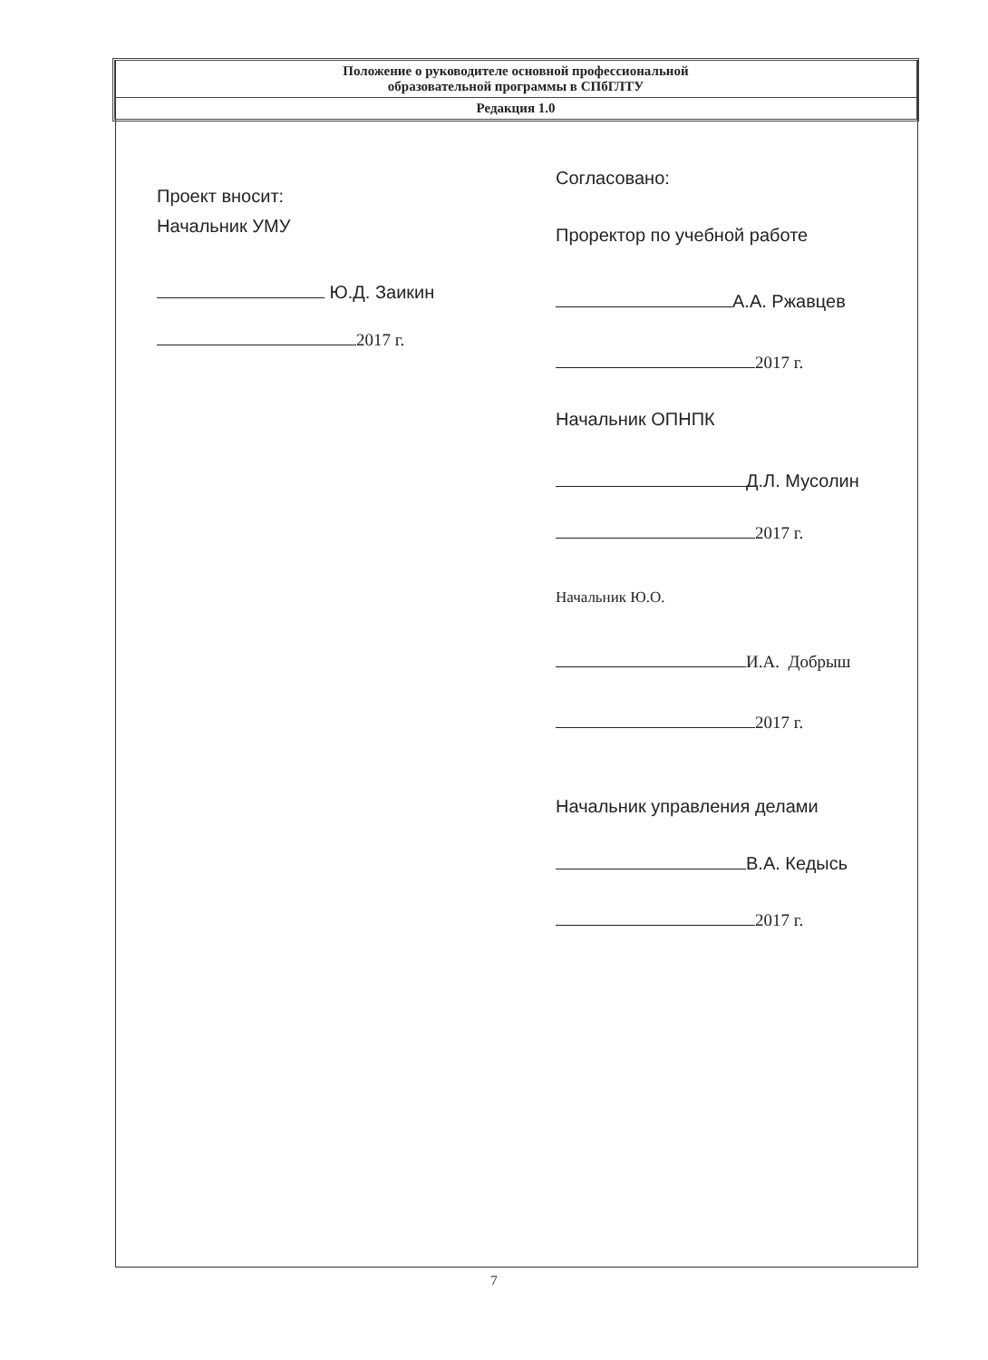Положение о руководителе основной профессиональной
образовательной программы в СПбГЛТУ
Редакция 1.0
Проект вносит:
Начальник УМУ
Ю.Д. Заикин
2017 г.
Согласовано:
Проректор по учебной работе
А.А. Ржавцев
2017 г.
Начальник ОПНПК
Д.Л. Мусолин
2017 г.
Начальник Ю.О.
И.А. Добрыш
2017 г.
Начальник управления делами
В.А. Кедысь
2017 г.
7